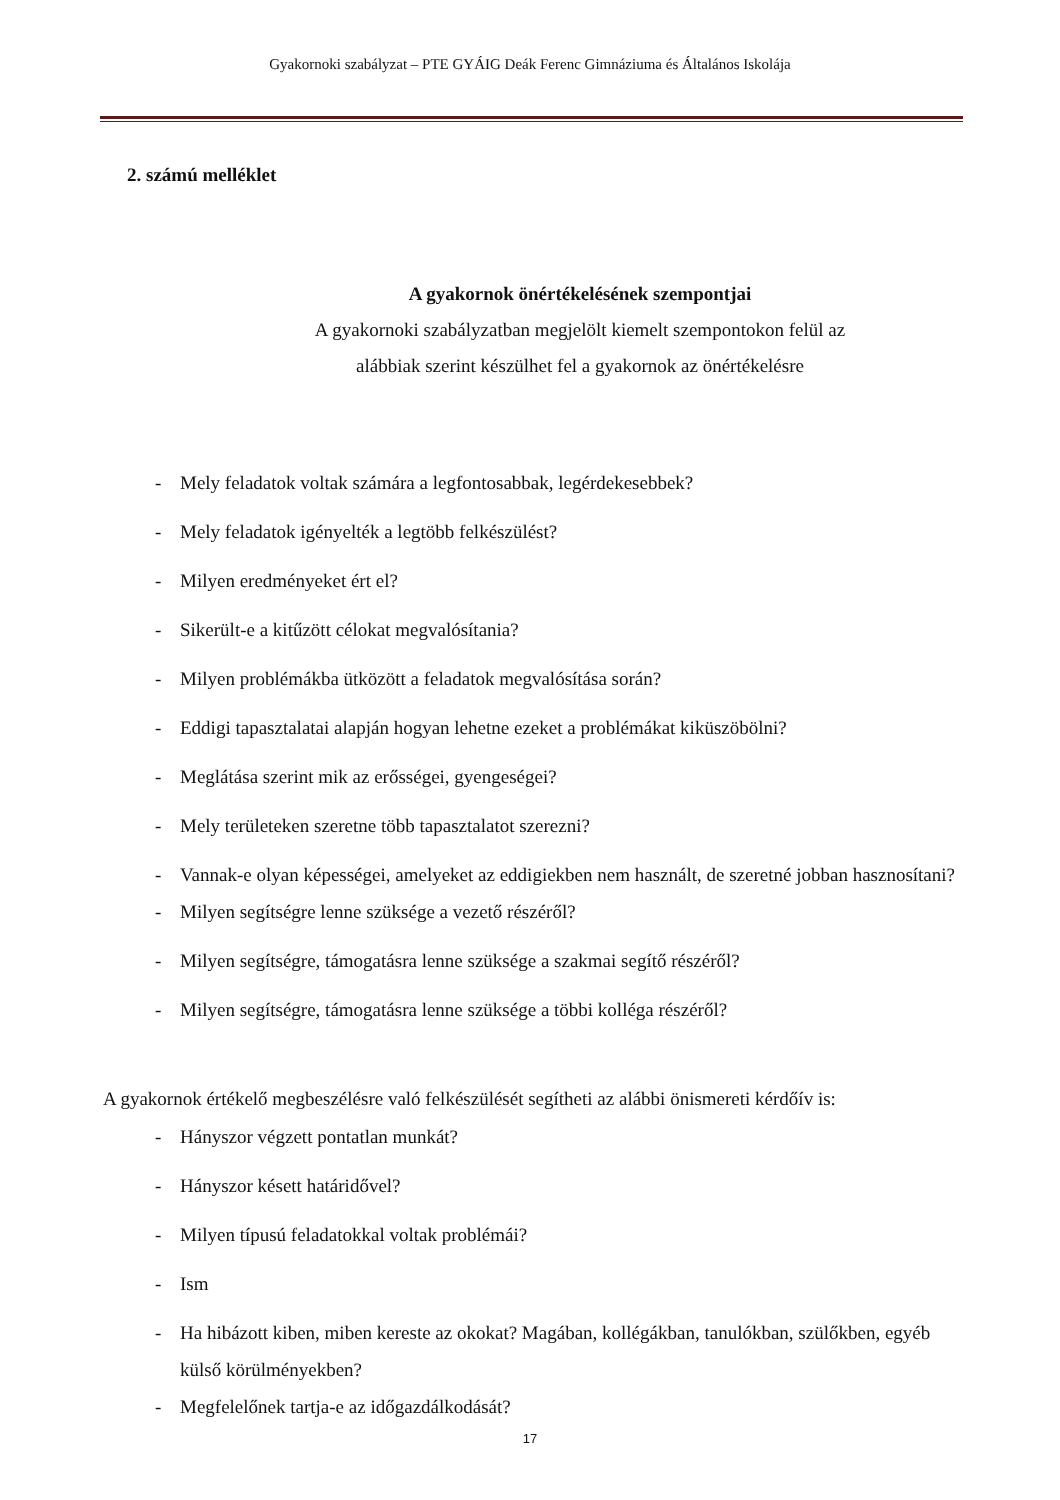Gyakornoki szabályzat – PTE GYÁIG Deák Ferenc Gimnáziuma és Általános Iskolája
2. számú melléklet
A gyakornok önértékelésének szempontjai
A gyakornoki szabályzatban megjelölt kiemelt szempontokon felül az
alábbiak szerint készülhet fel a gyakornok az önértékelésre
- Mely feladatok voltak számára a legfontosabbak, legérdekesebbek?
- Mely feladatok igényelték a legtöbb felkészülést?
- Milyen eredményeket ért el?
- Sikerült-e a kitűzött célokat megvalósítania?
- Milyen problémákba ütközött a feladatok megvalósítása során?
- Eddigi tapasztalatai alapján hogyan lehetne ezeket a problémákat kiküszöbölni?
- Meglátása szerint mik az erősségei, gyengeségei?
- Mely területeken szeretne több tapasztalatot szerezni?
- Vannak-e olyan képességei, amelyeket az eddigiekben nem használt, de szeretné jobban hasznosítani?
- Milyen segítségre lenne szüksége a vezető részéről?
- Milyen segítségre, támogatásra lenne szüksége a szakmai segítő részéről?
- Milyen segítségre, támogatásra lenne szüksége a többi kolléga részéről?
A gyakornok értékelő megbeszélésre való felkészülését segítheti az alábbi önismereti kérdőív is:
- Hányszor végzett pontatlan munkát?
- Hányszor késett határidővel?
- Milyen típusú feladatokkal voltak problémái?
- Ism
- Ha hibázott kiben, miben kereste az okokat? Magában, kollégákban, tanulókban, szülőkben, egyéb külső körülményekben?
- Megfelelőnek tartja-e az időgazdálkodását?
17